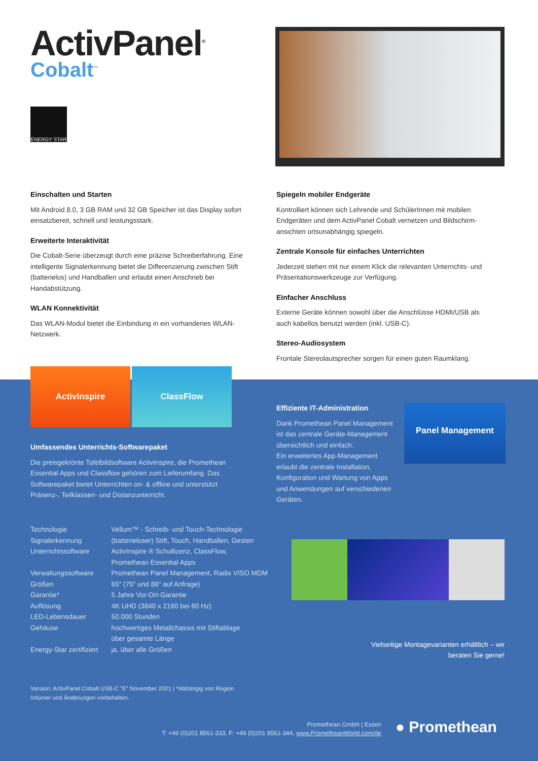ActivPanel<sup>®</sup>
Cobalt<sup>™</sup>
ENERGY STAR
Einschalten und Starten
Mit Android 8.0, 3 GB RAM und 32 GB Speicher ist das Display sofort einsatzbereit, schnell und leistungsstark.
Erweiterte Interaktivität
Die Cobalt-Serie überzeugt durch eine präzise Schreiberfahrung. Eine intelligente Signalerkennung bietet die Differenzierung zwischen Stift (batterielos) und Handballen und erlaubt einen Anschrieb bei Handabstützung.
WLAN Konnektivität
Das WLAN-Modul bietet die Einbindung in ein vorhandenes WLAN-Netzwerk.
Spiegeln mobiler Endgeräte
Kontrolliert können sich Lehrende und SchülerInnen mit mobilen Endgeräten und dem ActivPanel Cobalt vernetzen und Bildschirm-ansichten ortsunabhängig spiegeln.
Zentrale Konsole für einfaches Unterrichten
Jederzeit stehen mit nur einem Klick die relevanten Unterrichts- und Präsentationswerkzeuge zur Verfügung.
Einfacher Anschluss
Externe Geräte können sowohl über die Anschlüsse HDMI/USB als auch kabellos benutzt werden (inkl. USB-C).
Stereo-Audiosystem
Frontale Stereolautsprecher sorgen für einen guten Raumklang.
ActivInspire ClassFlow
Umfassendes Unterrichts-Softwarepaket
Die preisgekrönte Tafelbildsoftware ActivInspire, die Promethean Essential Apps und Classflow gehören zum Lieferumfang. Das Softwarepaket bietet Unterrichten on- & offline und unterstützt Präsenz-, Teilklassen- und Distanzunterricht.
Effiziente IT-Administration
Dank Promethean Panel Management ist das zentrale Geräte-Management übersichtlich und einfach.
Ein erweitertes App-Management erlaubt die zentrale Installation, Konfiguration und Wartung von Apps und Anwendungen auf verschiedenen Geräten.
Panel Management
| Technologie | Vellum™ - Schreib- und Touch-Technologie |
| Signalerkennung | (batterieloser) Stift, Touch, Handballen, Gesten |
| Unterrichtssoftware | ActivInspire ® Schullizenz, ClassFlow, Promethean Essential Apps |
| Verwaltungssoftware | Promethean Panel Management, Radix VISO MDM |
| Größen | 65″ (75″ und 86″ auf Anfrage) |
| Garantie* | 5 Jahre Vor-Ort-Garantie |
| Auflösung | 4K UHD (3840 x 2160 bei 60 Hz) |
| LED-Lebensdauer | 50.000 Stunden |
| Gehäuse | hochwertiges Metallchassis mit Stiftablage über gesamte Länge |
| Energy-Star zertifiziert | ja, über alle Größen |
Vielseitige Montagevarianten erhältlich – wir beraten Sie gerne!
Version: ActivPanel Cobalt USB-C "E" November 2021 | *Abhängig von Region
Irrtümer und Änderungen vorbehalten.
Promethean GmbH | Essen
T: +49 (0)201 8561-333, F: +49 (0)201 8561-344, www.PrometheanWorld.com/de
● Promethean